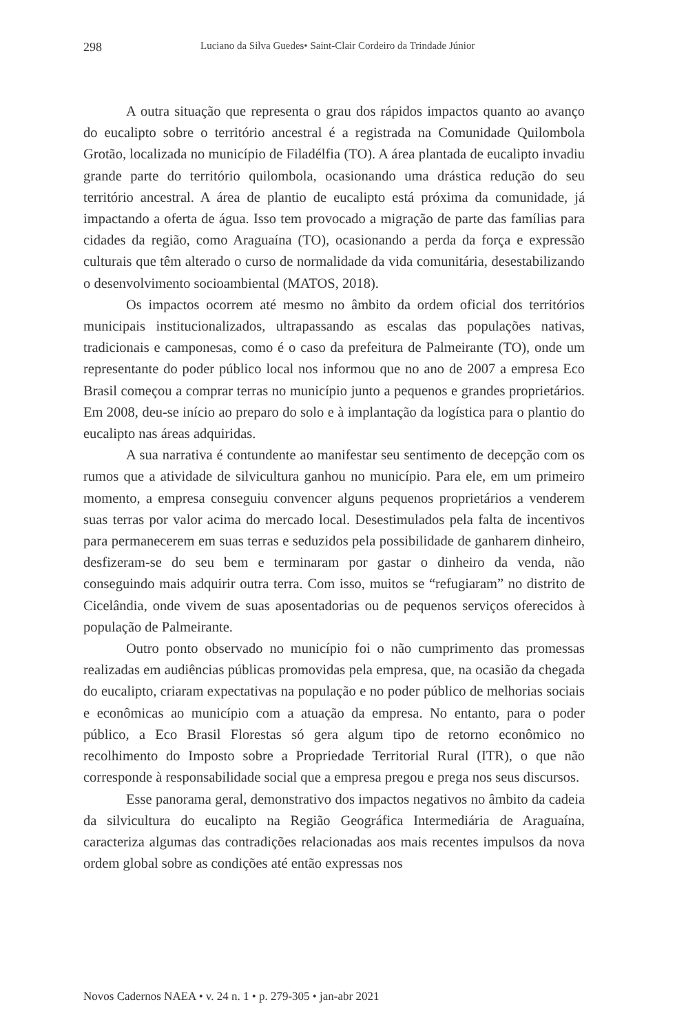298 Luciano da Silva Guedes• Saint-Clair Cordeiro da Trindade Júnior
A outra situação que representa o grau dos rápidos impactos quanto ao avanço do eucalipto sobre o território ancestral é a registrada na Comunidade Quilombola Grotão, localizada no município de Filadélfia (TO). A área plantada de eucalipto invadiu grande parte do território quilombola, ocasionando uma drástica redução do seu território ancestral. A área de plantio de eucalipto está próxima da comunidade, já impactando a oferta de água. Isso tem provocado a migração de parte das famílias para cidades da região, como Araguaína (TO), ocasionando a perda da força e expressão culturais que têm alterado o curso de normalidade da vida comunitária, desestabilizando o desenvolvimento socioambiental (MATOS, 2018).
Os impactos ocorrem até mesmo no âmbito da ordem oficial dos territórios municipais institucionalizados, ultrapassando as escalas das populações nativas, tradicionais e camponesas, como é o caso da prefeitura de Palmeirante (TO), onde um representante do poder público local nos informou que no ano de 2007 a empresa Eco Brasil começou a comprar terras no município junto a pequenos e grandes proprietários. Em 2008, deu-se início ao preparo do solo e à implantação da logística para o plantio do eucalipto nas áreas adquiridas.
A sua narrativa é contundente ao manifestar seu sentimento de decepção com os rumos que a atividade de silvicultura ganhou no município. Para ele, em um primeiro momento, a empresa conseguiu convencer alguns pequenos proprietários a venderem suas terras por valor acima do mercado local. Desestimulados pela falta de incentivos para permanecerem em suas terras e seduzidos pela possibilidade de ganharem dinheiro, desfizeram-se do seu bem e terminaram por gastar o dinheiro da venda, não conseguindo mais adquirir outra terra. Com isso, muitos se “refugiaram” no distrito de Cicelândia, onde vivem de suas aposentadorias ou de pequenos serviços oferecidos à população de Palmeirante.
Outro ponto observado no município foi o não cumprimento das promessas realizadas em audiências públicas promovidas pela empresa, que, na ocasião da chegada do eucalipto, criaram expectativas na população e no poder público de melhorias sociais e econômicas ao município com a atuação da empresa. No entanto, para o poder público, a Eco Brasil Florestas só gera algum tipo de retorno econômico no recolhimento do Imposto sobre a Propriedade Territorial Rural (ITR), o que não corresponde à responsabilidade social que a empresa pregou e prega nos seus discursos.
Esse panorama geral, demonstrativo dos impactos negativos no âmbito da cadeia da silvicultura do eucalipto na Região Geográfica Intermediária de Araguaína, caracteriza algumas das contradições relacionadas aos mais recentes impulsos da nova ordem global sobre as condições até então expressas nos
Novos Cadernos NAEA • v. 24 n. 1 • p. 279-305 • jan-abr 2021